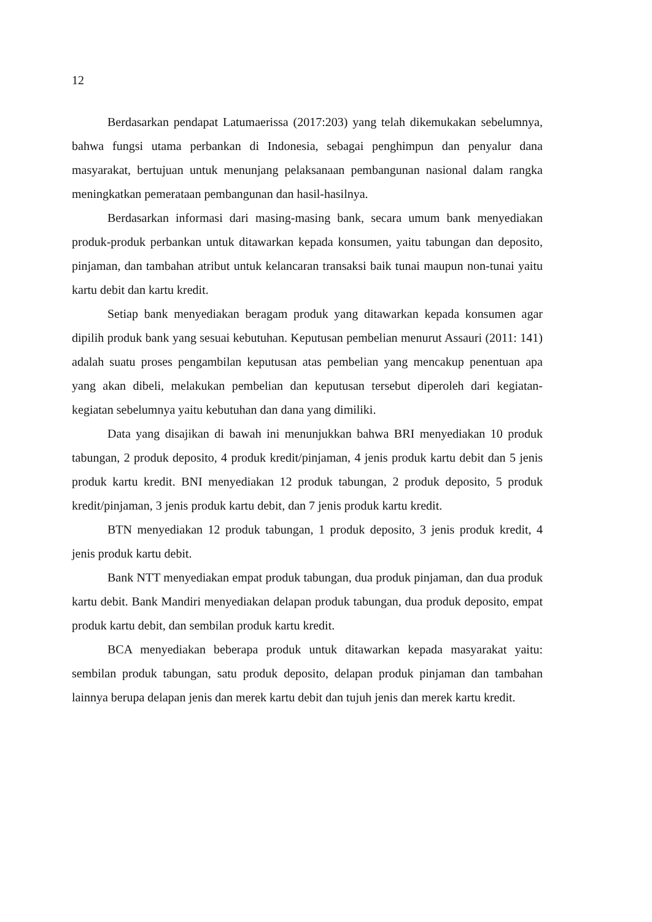12
Berdasarkan pendapat Latumaerissa (2017:203) yang telah dikemukakan sebelumnya, bahwa fungsi utama perbankan di Indonesia, sebagai penghimpun dan penyalur dana masyarakat, bertujuan untuk menunjang pelaksanaan pembangunan nasional dalam rangka meningkatkan pemerataan pembangunan dan hasil-hasilnya.
Berdasarkan informasi dari masing-masing bank, secara umum bank menyediakan produk-produk perbankan untuk ditawarkan kepada konsumen, yaitu tabungan dan deposito, pinjaman, dan tambahan atribut untuk kelancaran transaksi baik tunai maupun non-tunai yaitu kartu debit dan kartu kredit.
Setiap bank menyediakan beragam produk yang ditawarkan kepada konsumen agar dipilih produk bank yang sesuai kebutuhan. Keputusan pembelian menurut Assauri (2011: 141) adalah suatu proses pengambilan keputusan atas pembelian yang mencakup penentuan apa yang akan dibeli, melakukan pembelian dan keputusan tersebut diperoleh dari kegiatan-kegiatan sebelumnya yaitu kebutuhan dan dana yang dimiliki.
Data yang disajikan di bawah ini menunjukkan bahwa BRI menyediakan 10 produk tabungan, 2 produk deposito, 4 produk kredit/pinjaman, 4 jenis produk kartu debit dan 5 jenis produk kartu kredit. BNI menyediakan 12 produk tabungan, 2 produk deposito, 5 produk kredit/pinjaman, 3 jenis produk kartu debit, dan 7 jenis produk kartu kredit.
BTN menyediakan 12 produk tabungan, 1 produk deposito, 3 jenis produk kredit, 4 jenis produk kartu debit.
Bank NTT menyediakan empat produk tabungan, dua produk pinjaman, dan dua produk kartu debit. Bank Mandiri menyediakan delapan produk tabungan, dua produk deposito, empat produk kartu debit, dan sembilan produk kartu kredit.
BCA menyediakan beberapa produk untuk ditawarkan kepada masyarakat yaitu: sembilan produk tabungan, satu produk deposito, delapan produk pinjaman dan tambahan lainnya berupa delapan jenis dan merek kartu debit dan tujuh jenis dan merek kartu kredit.